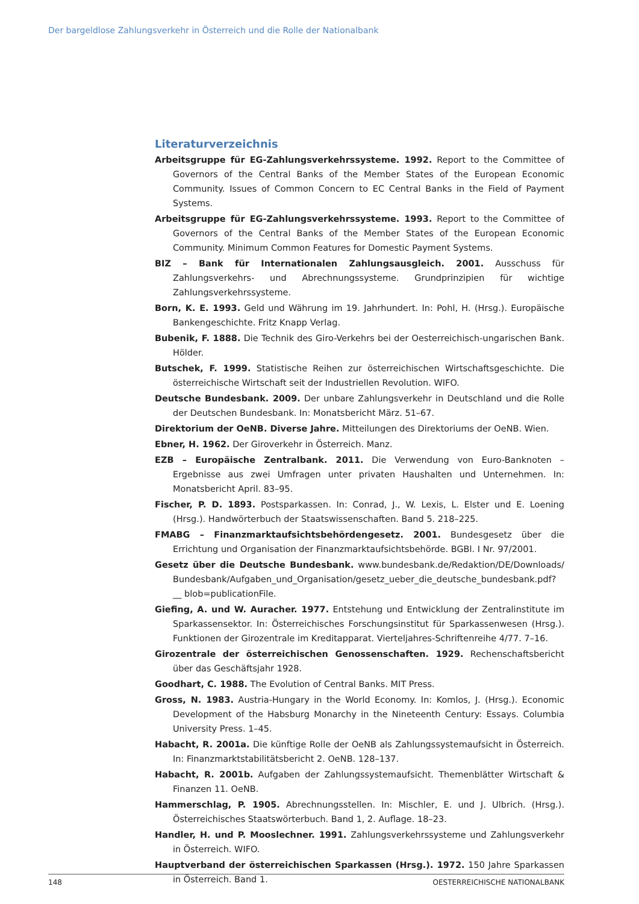Der bargeldlose Zahlungsverkehr in Österreich und die Rolle der Nationalbank
Literaturverzeichnis
Arbeitsgruppe für EG-Zahlungsverkehrssysteme. 1992. Report to the Committee of Governors of the Central Banks of the Member States of the European Economic Community. Issues of Common Concern to EC Central Banks in the Field of Payment Systems.
Arbeitsgruppe für EG-Zahlungsverkehrssysteme. 1993. Report to the Committee of Governors of the Central Banks of the Member States of the European Economic Community. Minimum Common Features for Domestic Payment Systems.
BIZ – Bank für Internationalen Zahlungsausgleich. 2001. Ausschuss für Zahlungsverkehrs- und Abrechnungssysteme. Grundprinzipien für wichtige Zahlungsverkehrssysteme.
Born, K. E. 1993. Geld und Währung im 19. Jahrhundert. In: Pohl, H. (Hrsg.). Europäische Bankengeschichte. Fritz Knapp Verlag.
Bubenik, F. 1888. Die Technik des Giro-Verkehrs bei der Oesterreichisch-ungarischen Bank. Hölder.
Butschek, F. 1999. Statistische Reihen zur österreichischen Wirtschaftsgeschichte. Die österreichische Wirtschaft seit der Industriellen Revolution. WIFO.
Deutsche Bundesbank. 2009. Der unbare Zahlungsverkehr in Deutschland und die Rolle der Deutschen Bundesbank. In: Monatsbericht März. 51–67.
Direktorium der OeNB. Diverse Jahre. Mitteilungen des Direktoriums der OeNB. Wien.
Ebner, H. 1962. Der Giroverkehr in Österreich. Manz.
EZB – Europäische Zentralbank. 2011. Die Verwendung von Euro-Banknoten – Ergebnisse aus zwei Umfragen unter privaten Haushalten und Unternehmen. In: Monatsbericht April. 83–95.
Fischer, P. D. 1893. Postsparkassen. In: Conrad, J., W. Lexis, L. Elster und E. Loening (Hrsg.). Handwörterbuch der Staatswissenschaften. Band 5. 218–225.
FMABG – Finanzmarktaufsichtsbehördengesetz. 2001. Bundesgesetz über die Errichtung und Organisation der Finanzmarktaufsichtsbehörde. BGBl. I Nr. 97/2001.
Gesetz über die Deutsche Bundesbank. www.bundesbank.de/Redaktion/DE/Downloads/ Bundesbank/Aufgaben_und_Organisation/gesetz_ueber_die_deutsche_bundesbank.pdf?__ blob=publicationFile.
Giefing, A. und W. Auracher. 1977. Entstehung und Entwicklung der Zentralinstitute im Sparkassensektor. In: Österreichisches Forschungsinstitut für Sparkassenwesen (Hrsg.). Funktionen der Girozentrale im Kreditapparat. Vierteljahres-Schriftenreihe 4/77. 7–16.
Girozentrale der österreichischen Genossenschaften. 1929. Rechenschaftsbericht über das Geschäftsjahr 1928.
Goodhart, C. 1988. The Evolution of Central Banks. MIT Press.
Gross, N. 1983. Austria-Hungary in the World Economy. In: Komlos, J. (Hrsg.). Economic Development of the Habsburg Monarchy in the Nineteenth Century: Essays. Columbia University Press. 1–45.
Habacht, R. 2001a. Die künftige Rolle der OeNB als Zahlungssystemaufsicht in Österreich. In: Finanzmarktstabilitätsbericht 2. OeNB. 128–137.
Habacht, R. 2001b. Aufgaben der Zahlungssystemaufsicht. Themenblätter Wirtschaft & Finanzen 11. OeNB.
Hammerschlag, P. 1905. Abrechnungsstellen. In: Mischler, E. und J. Ulbrich. (Hrsg.). Österreichisches Staatswörterbuch. Band 1, 2. Auflage. 18–23.
Handler, H. und P. Mooslechner. 1991. Zahlungsverkehrssysteme und Zahlungsverkehr in Österreich. WIFO.
Hauptverband der österreichischen Sparkassen (Hrsg.). 1972. 150 Jahre Sparkassen in Österreich. Band 1.
148 OESTERREICHISCHE NATIONALBANK